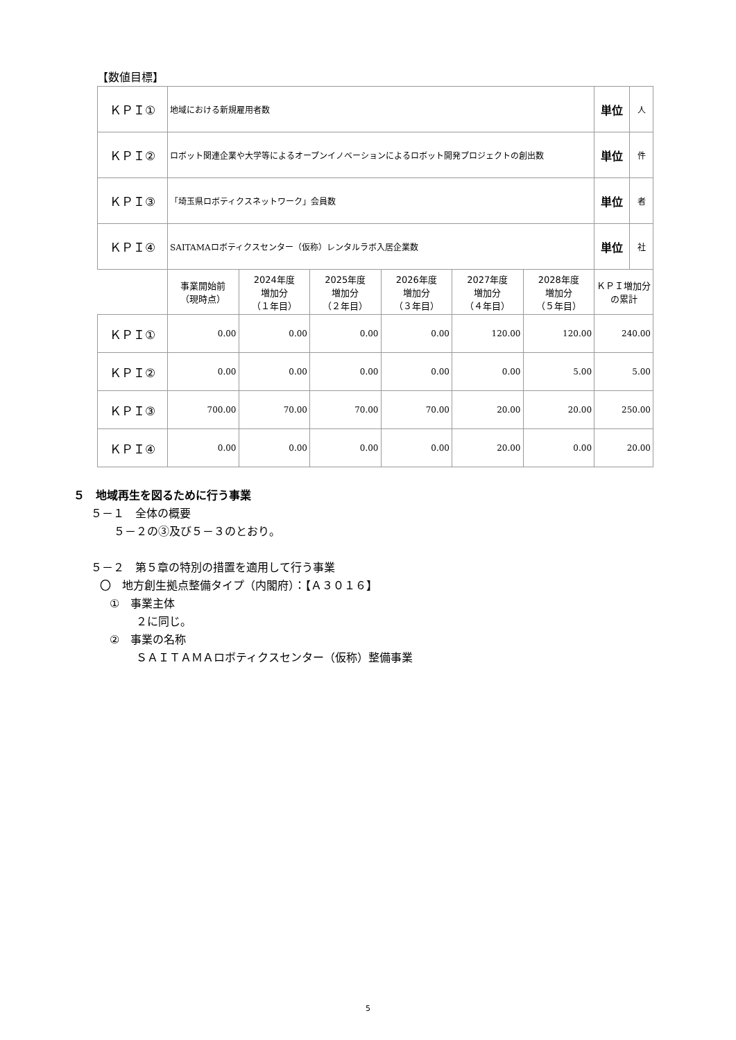【数値目標】
| ＫＰＩ① | 地域における新規雇用者数 | | | | | | 単位 | 人 |
| ＫＰＩ② | ロボット関連企業や大学等によるオープンイノベーションによるロボット開発プロジェクトの創出数 | | | | | | 単位 | 件 |
| ＫＰＩ③ | 「埼玉県ロボティクスネットワーク」会員数 | | | | | | 単位 | 者 |
| ＫＰＩ④ | SAITAMAロボティクスセンター（仮称）レンタルラボ入居企業数 | | | | | | 単位 | 社 |
| | 事業開始前 （現時点） | 2024年度 増加分 （１年目） | 2025年度 増加分 （２年目） | 2026年度 増加分 （３年目） | 2027年度 増加分 （４年目） | 2028年度 増加分 （５年目） | ＫＰＩ増加分 の累計 | |
| ＫＰＩ① | 0.00 | 0.00 | 0.00 | 0.00 | 120.00 | 120.00 | 240.00 | |
| ＫＰＩ② | 0.00 | 0.00 | 0.00 | 0.00 | 0.00 | 5.00 | 5.00 | |
| ＫＰＩ③ | 700.00 | 70.00 | 70.00 | 70.00 | 20.00 | 20.00 | 250.00 | |
| ＫＰＩ④ | 0.00 | 0.00 | 0.00 | 0.00 | 20.00 | 0.00 | 20.00 | |
５　地域再生を図るために行う事業
５－１　全体の概要
５－２の③及び５－３のとおり。
５－２　第５章の特別の措置を適用して行う事業
〇　地方創生拠点整備タイプ（内閣府）：【Ａ３０１６】
①　事業主体
２に同じ。
②　事業の名称
ＳＡＩＴＡＭＡロボティクスセンター（仮称）整備事業
5